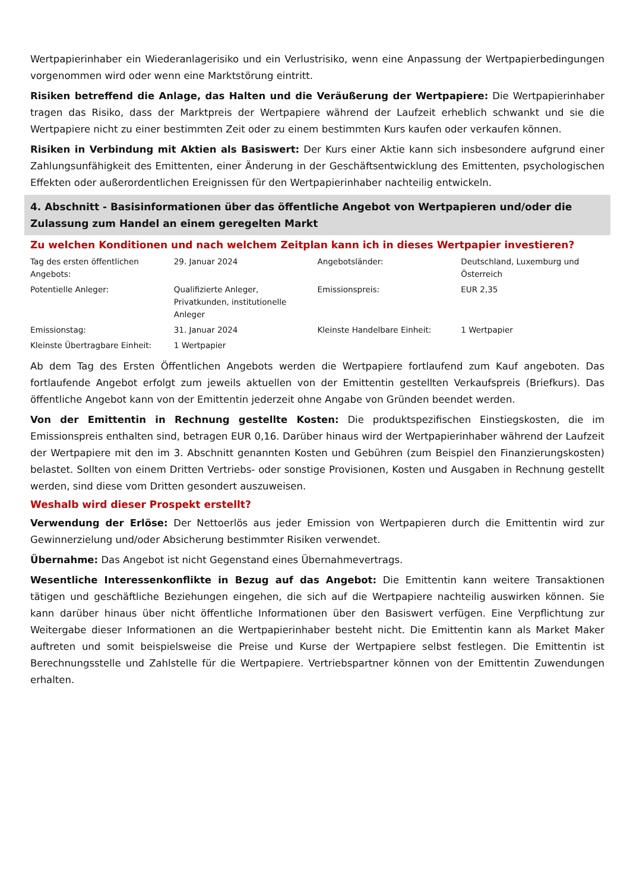Wertpapierinhaber ein Wiederanlagerisiko und ein Verlustrisiko, wenn eine Anpassung der Wertpapierbedingungen vorgenommen wird oder wenn eine Marktstörung eintritt.
Risiken betreffend die Anlage, das Halten und die Veräußerung der Wertpapiere: Die Wertpapierinhaber tragen das Risiko, dass der Marktpreis der Wertpapiere während der Laufzeit erheblich schwankt und sie die Wertpapiere nicht zu einer bestimmten Zeit oder zu einem bestimmten Kurs kaufen oder verkaufen können.
Risiken in Verbindung mit Aktien als Basiswert: Der Kurs einer Aktie kann sich insbesondere aufgrund einer Zahlungsunfähigkeit des Emittenten, einer Änderung in der Geschäftsentwicklung des Emittenten, psychologischen Effekten oder außerordentlichen Ereignissen für den Wertpapierinhaber nachteilig entwickeln.
4. Abschnitt - Basisinformationen über das öffentliche Angebot von Wertpapieren und/oder die Zulassung zum Handel an einem geregelten Markt
Zu welchen Konditionen und nach welchem Zeitplan kann ich in dieses Wertpapier investieren?
| Tag des ersten öffentlichen Angebots: | 29. Januar 2024 | Angebotsländer: | Deutschland, Luxemburg und Österreich |
| Potentielle Anleger: | Qualifizierte Anleger, Privatkunden, institutionelle Anleger | Emissionspreis: | EUR 2,35 |
| Emissionstag: | 31. Januar 2024 | Kleinste Handelbare Einheit: | 1 Wertpapier |
| Kleinste Übertragbare Einheit: | 1 Wertpapier | | |
Ab dem Tag des Ersten Öffentlichen Angebots werden die Wertpapiere fortlaufend zum Kauf angeboten. Das fortlaufende Angebot erfolgt zum jeweils aktuellen von der Emittentin gestellten Verkaufspreis (Briefkurs). Das öffentliche Angebot kann von der Emittentin jederzeit ohne Angabe von Gründen beendet werden.
Von der Emittentin in Rechnung gestellte Kosten: Die produktspezifischen Einstiegskosten, die im Emissionspreis enthalten sind, betragen EUR 0,16. Darüber hinaus wird der Wertpapierinhaber während der Laufzeit der Wertpapiere mit den im 3. Abschnitt genannten Kosten und Gebühren (zum Beispiel den Finanzierungskosten) belastet. Sollten von einem Dritten Vertriebs- oder sonstige Provisionen, Kosten und Ausgaben in Rechnung gestellt werden, sind diese vom Dritten gesondert auszuweisen.
Weshalb wird dieser Prospekt erstellt?
Verwendung der Erlöse: Der Nettoerlös aus jeder Emission von Wertpapieren durch die Emittentin wird zur Gewinnerzielung und/oder Absicherung bestimmter Risiken verwendet.
Übernahme: Das Angebot ist nicht Gegenstand eines Übernahmevertrags.
Wesentliche Interessenkonflikte in Bezug auf das Angebot: Die Emittentin kann weitere Transaktionen tätigen und geschäftliche Beziehungen eingehen, die sich auf die Wertpapiere nachteilig auswirken können. Sie kann darüber hinaus über nicht öffentliche Informationen über den Basiswert verfügen. Eine Verpflichtung zur Weitergabe dieser Informationen an die Wertpapierinhaber besteht nicht. Die Emittentin kann als Market Maker auftreten und somit beispielsweise die Preise und Kurse der Wertpapiere selbst festlegen. Die Emittentin ist Berechnungsstelle und Zahlstelle für die Wertpapiere. Vertriebspartner können von der Emittentin Zuwendungen erhalten.